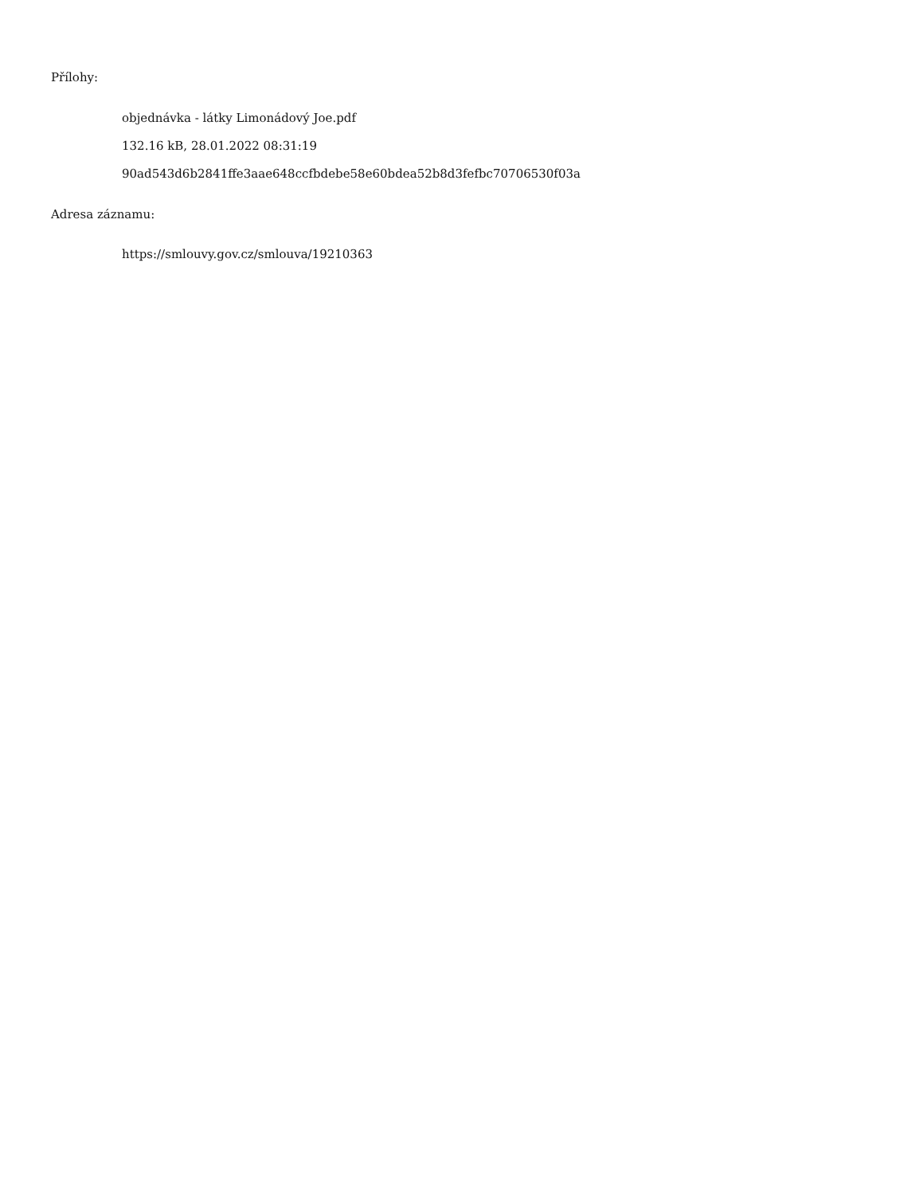Přílohy:
objednávka - látky Limonádový Joe.pdf
132.16 kB, 28.01.2022 08:31:19
90ad543d6b2841ffe3aae648ccfbdebe58e60bdea52b8d3fefbc70706530f03a
Adresa záznamu:
https://smlouvy.gov.cz/smlouva/19210363